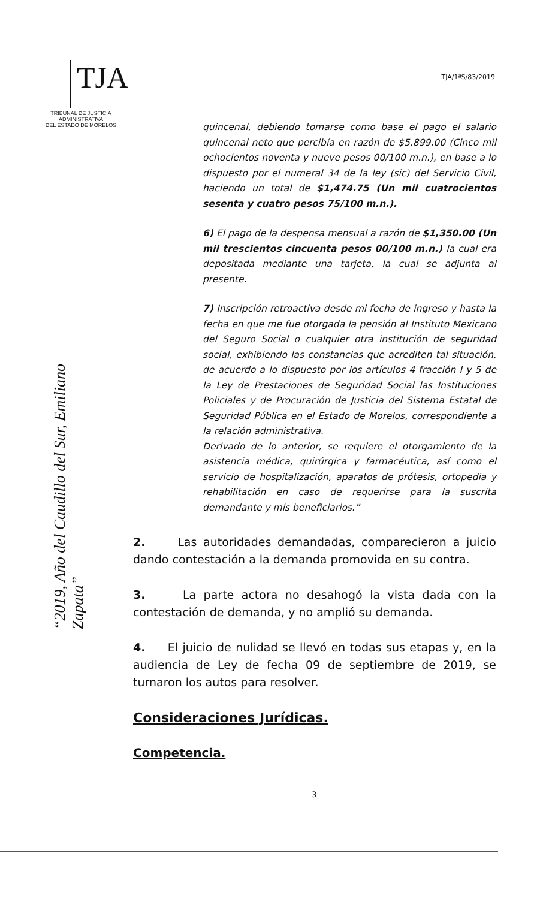TJA
TRIBUNAL DE JUSTICIA ADMINISTRATIVA
DEL ESTADO DE MORELOS
TJA/1ªS/83/2019
“2019, Año del Caudillo del Sur, Emiliano Zapata”
quincenal, debiendo tomarse como base el pago el salario quincenal neto que percibía en razón de $5,899.00 (Cinco mil ochocientos noventa y nueve pesos 00/100 m.n.), en base a lo dispuesto por el numeral 34 de la ley (sic) del Servicio Civil, haciendo un total de $1,474.75 (Un mil cuatrocientos sesenta y cuatro pesos 75/100 m.n.).
6) El pago de la despensa mensual a razón de $1,350.00 (Un mil trescientos cincuenta pesos 00/100 m.n.) la cual era depositada mediante una tarjeta, la cual se adjunta al presente.
7) Inscripción retroactiva desde mi fecha de ingreso y hasta la fecha en que me fue otorgada la pensión al Instituto Mexicano del Seguro Social o cualquier otra institución de seguridad social, exhibiendo las constancias que acrediten tal situación, de acuerdo a lo dispuesto por los artículos 4 fracción I y 5 de la Ley de Prestaciones de Seguridad Social las Instituciones Policiales y de Procuración de Justicia del Sistema Estatal de Seguridad Pública en el Estado de Morelos, correspondiente a la relación administrativa.
Derivado de lo anterior, se requiere el otorgamiento de la asistencia médica, quirúrgica y farmacéutica, así como el servicio de hospitalización, aparatos de prótesis, ortopedia y rehabilitación en caso de requerirse para la suscrita demandante y mis beneficiarios.”
2. Las autoridades demandadas, comparecieron a juicio dando contestación a la demanda promovida en su contra.
3. La parte actora no desahogó la vista dada con la contestación de demanda, y no amplió su demanda.
4. El juicio de nulidad se llevó en todas sus etapas y, en la audiencia de Ley de fecha 09 de septiembre de 2019, se turnaron los autos para resolver.
Consideraciones Jurídicas.
Competencia.
3